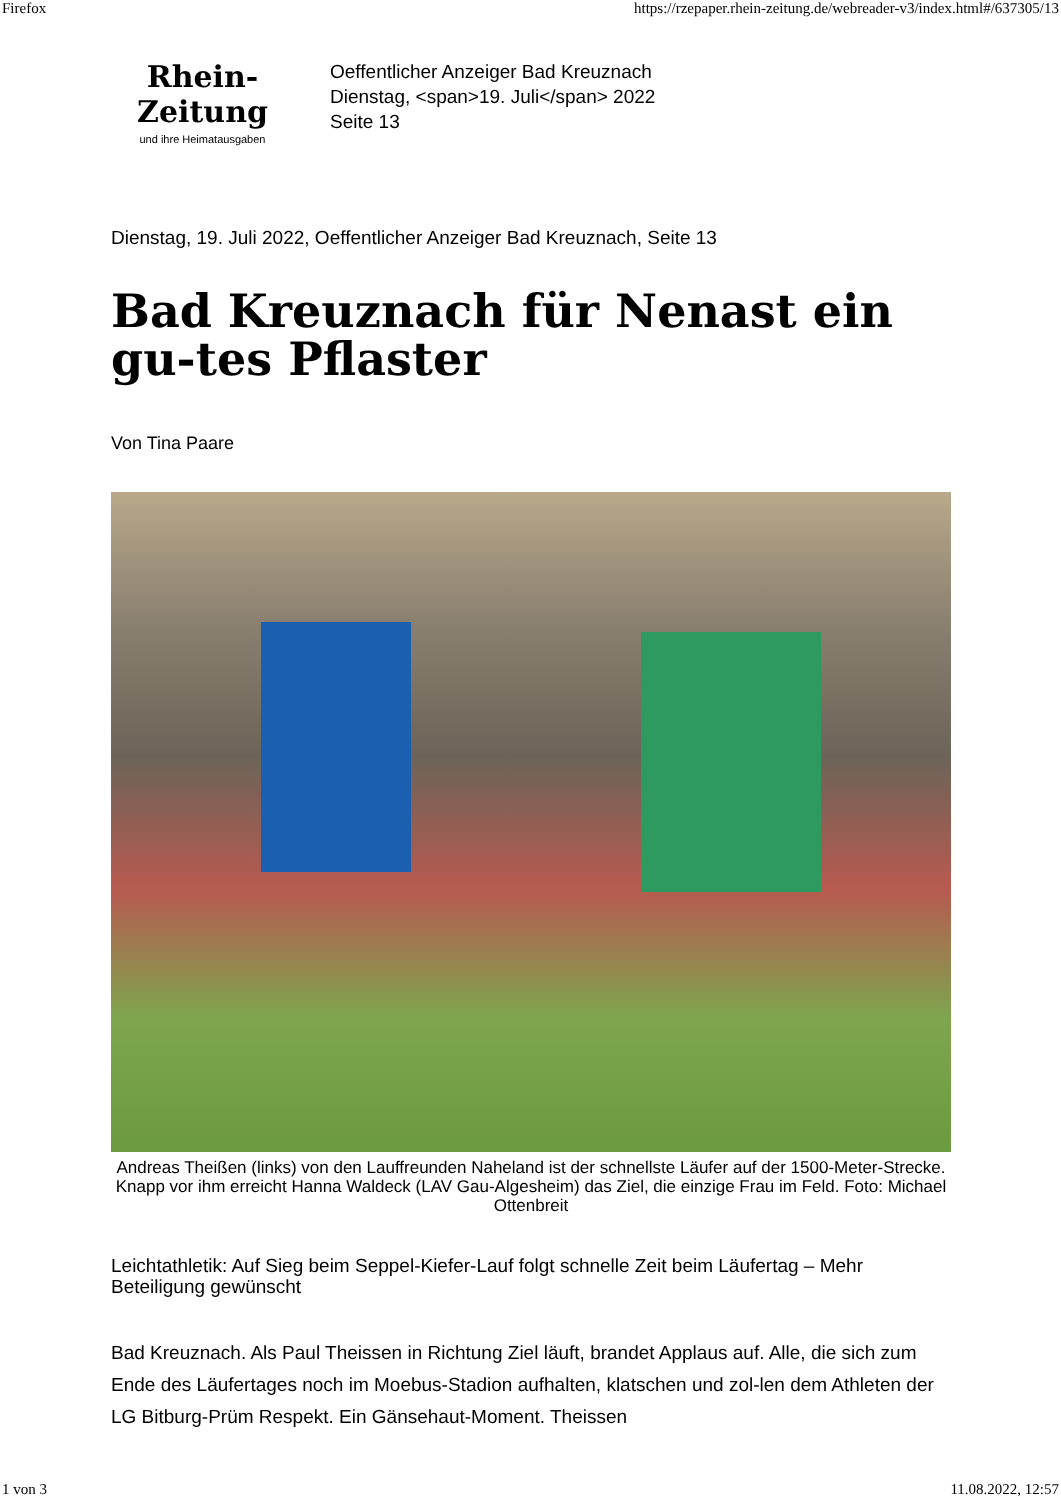Firefox https://rzepaper.rhein-zeitung.de/webreader-v3/index.html#/637305/13
Rhein-Zeitung
und ihre Heimatausgaben
Oeffentlicher Anzeiger Bad Kreuznach
Dienstag, <span>19. Juli</span> 2022
Seite 13
Dienstag, 19. Juli 2022, Oeffentlicher Anzeiger Bad Kreuznach, Seite 13
Bad Kreuznach für Nenast ein gu-tes Pflaster
Von Tina Paare
Andreas Theißen (links) von den Lauffreunden Naheland ist der schnellste Läufer auf der 1500-Meter-Strecke. Knapp vor ihm erreicht Hanna Waldeck (LAV Gau-Algesheim) das Ziel, die einzige Frau im Feld. Foto: Michael Ottenbreit
Leichtathletik: Auf Sieg beim Seppel-Kiefer-Lauf folgt schnelle Zeit beim Läufertag – Mehr Beteiligung gewünscht
Bad Kreuznach. Als Paul Theissen in Richtung Ziel läuft, brandet Applaus auf. Alle, die sich zum Ende des Läufertages noch im Moebus-Stadion aufhalten, klatschen und zol-len dem Athleten der LG Bitburg-Prüm Respekt. Ein Gänsehaut-Moment. Theissen
1 von 3 11.08.2022, 12:57